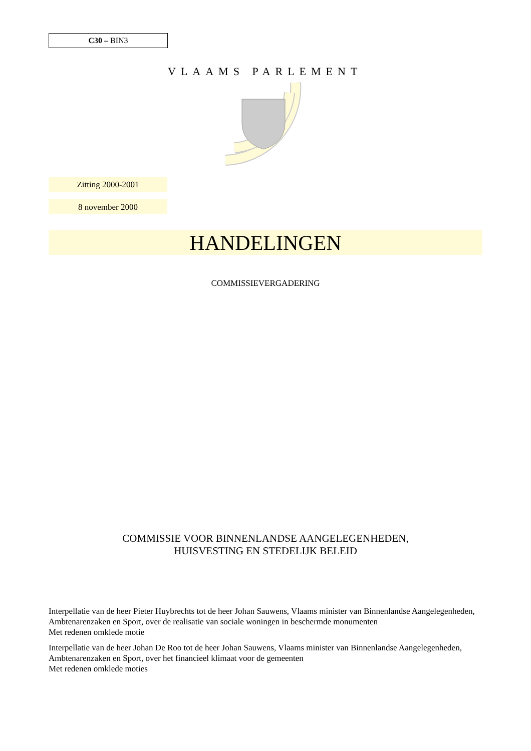C30 – BIN3
VLAAMS PARLEMENT
Zitting 2000-2001
8 november 2000
HANDELINGEN
COMMISSIEVERGADERING
COMMISSIE VOOR BINNENLANDSE AANGELEGENHEDEN,
HUISVESTING EN STEDELIJK BELEID
Interpellatie van de heer Pieter Huybrechts tot de heer Johan Sauwens, Vlaams minister van Binnenlandse Aangelegenheden, Ambtenarenzaken en Sport, over de realisatie van sociale woningen in beschermde monumenten
Met redenen omklede motie
Interpellatie van de heer Johan De Roo tot de heer Johan Sauwens, Vlaams minister van Binnenlandse Aangelegenheden, Ambtenarenzaken en Sport, over het financieel klimaat voor de gemeenten
Met redenen omklede moties